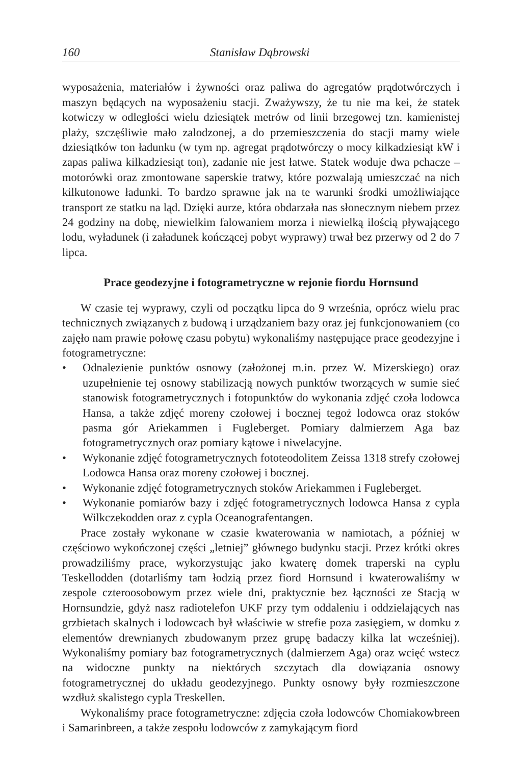160 Stanisław Dąbrowski
wyposażenia, materiałów i żywności oraz paliwa do agregatów prądotwórczych i maszyn będących na wyposażeniu stacji. Zważywszy, że tu nie ma kei, że statek kotwiczy w odległości wielu dziesiątek metrów od linii brzegowej tzn. kamienistej plaży, szczęśliwie mało zalodzonej, a do przemieszczenia do stacji mamy wiele dziesiątków ton ładunku (w tym np. agregat prądotwórczy o mocy kilkadziesiąt kW i zapas paliwa kilkadziesiąt ton), zadanie nie jest łatwe. Statek woduje dwa pchacze – motorówki oraz zmontowane saperskie tratwy, które pozwalają umieszczać na nich kilkutonowe ładunki. To bardzo sprawne jak na te warunki środki umożliwiające transport ze statku na ląd. Dzięki aurze, która obdarzała nas słonecznym niebem przez 24 godziny na dobę, niewielkim falowaniem morza i niewielką ilością pływającego lodu, wyładunek (i załadunek kończącej pobyt wyprawy) trwał bez przerwy od 2 do 7 lipca.
Prace geodezyjne i fotogrametryczne w rejonie fiordu Hornsund
W czasie tej wyprawy, czyli od początku lipca do 9 września, oprócz wielu prac technicznych związanych z budową i urządzaniem bazy oraz jej funkcjonowaniem (co zajęło nam prawie połowę czasu pobytu) wykonaliśmy następujące prace geodezyjne i fotogrametryczne:
• Odnalezienie punktów osnowy (założonej m.in. przez W. Mizerskiego) oraz uzupełnienie tej osnowy stabilizacją nowych punktów tworzących w sumie sieć stanowisk fotogrametrycznych i fotopunktów do wykonania zdjęć czoła lodowca Hansa, a także zdjęć moreny czołowej i bocznej tegoż lodowca oraz stoków pasma gór Ariekammen i Fugleberget. Pomiary dalmierzem Aga baz fotogrametrycznych oraz pomiary kątowe i niwelacyjne.
• Wykonanie zdjęć fotogrametrycznych fototeodolitem Zeissa 1318 strefy czołowej Lodowca Hansa oraz moreny czołowej i bocznej.
• Wykonanie zdjęć fotogrametrycznych stoków Ariekammen i Fugleberget.
• Wykonanie pomiarów bazy i zdjęć fotogrametrycznych lodowca Hansa z cypla Wilkczekodden oraz z cypla Oceanografentangen.
Prace zostały wykonane w czasie kwaterowania w namiotach, a później w częściowo wykończonej części „letniej” głównego budynku stacji. Przez krótki okres prowadziliśmy prace, wykorzystując jako kwaterę domek traperski na cyplu Teskellodden (dotarliśmy tam łodzią przez fiord Hornsund i kwaterowaliśmy w zespole czteroosobowym przez wiele dni, praktycznie bez łączności ze Stacją w Hornsundzie, gdyż nasz radiotelefon UKF przy tym oddaleniu i oddzielających nas grzbietach skalnych i lodowcach był właściwie w strefie poza zasięgiem, w domku z elementów drewnianych zbudowanym przez grupę badaczy kilka lat wcześniej). Wykonaliśmy pomiary baz fotogrametrycznych (dalmierzem Aga) oraz wcięć wstecz na widoczne punkty na niektórych szczytach dla dowiązania osnowy fotogrametrycznej do układu geodezyjnego. Punkty osnowy były rozmieszczone wzdłuż skalistego cypla Treskellen.
Wykonaliśmy prace fotogrametryczne: zdjęcia czoła lodowców Chomiakowbreen i Samarinbreen, a także zespołu lodowców z zamykającym fiord